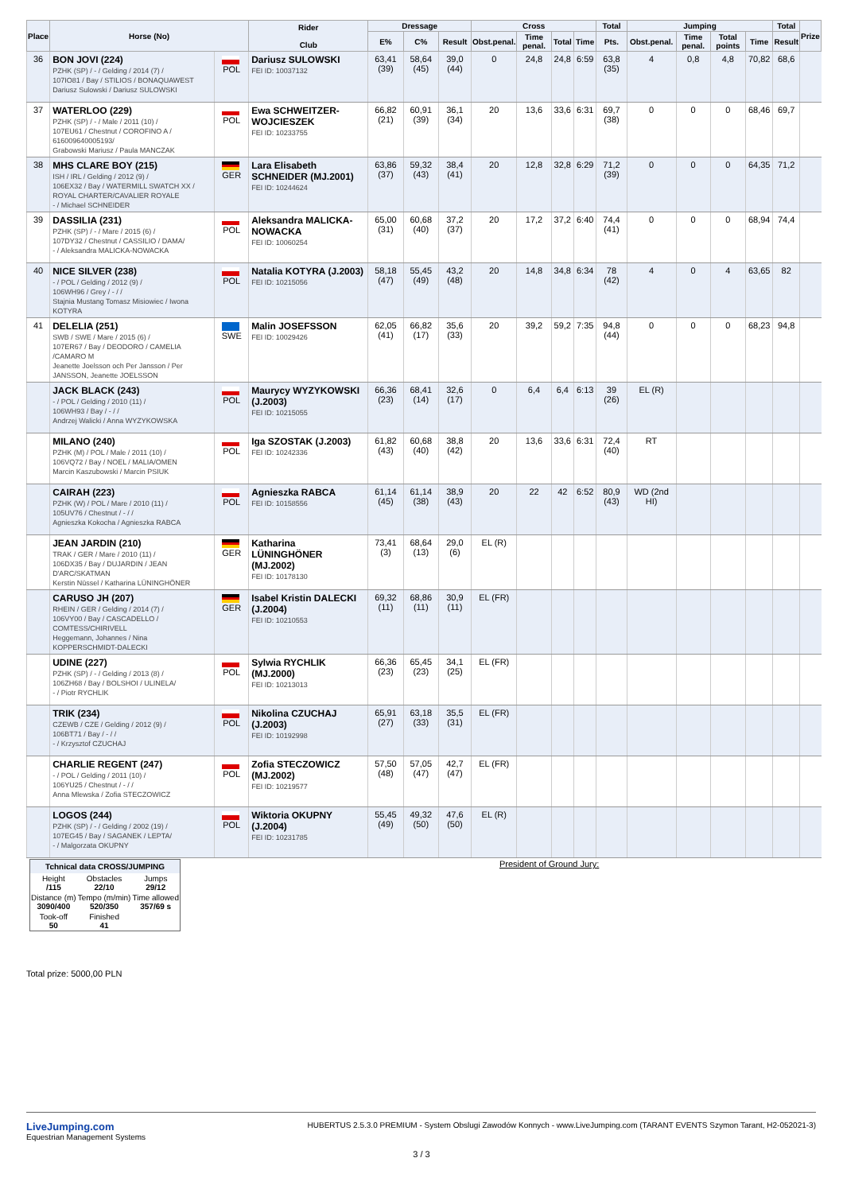| Place | Horse (No) | | Rider Club | Dressage | | | Cross | | | | Total | Jumping | | | | Total | Prize |
| --- | --- | --- | --- | --- | --- | --- | --- | --- | --- | --- | --- | --- | --- | --- | --- | --- | --- |
| | | | | E% | C% | Result | Obst.penal. | Time penal. | Total | Time | Pts. | Obst.penal. | Time penal. | Total points | Time | Result | |
| 36 | BON JOVI (224) PZHK (SP) / - / Gelding / 2014 (7) / 107IO81 / Bay / STILIOS / BONAQUAWEST Dariusz Sulowski / Dariusz SULOWSKI | POL | Dariusz SULOWSKI FEI ID: 10037132 | 63,41 (39) | 58,64 (45) | 39,0 (44) | 0 | 24,8 | 24,8 | 6:59 | 63,8 (35) | 4 | 0,8 | 4,8 | 70,82 | 68,6 | |
| 37 | WATERLOO (229) PZHK (SP) / - / Male / 2011 (10) / 107EU61 / Chestnut / COROFINO A / 616009640005193/ Grabowski Mariusz / Paula MANCZAK | POL | Ewa SCHWEITZER-WOJCIESZEK FEI ID: 10233755 | 66,82 (21) | 60,91 (39) | 36,1 (34) | 20 | 13,6 | 33,6 | 6:31 | 69,7 (38) | 0 | 0 | 0 | 68,46 | 69,7 | |
| 38 | MHS CLARE BOY (215) ISH / IRL / Gelding / 2012 (9) / 106EX32 / Bay / WATERMILL SWATCH XX / ROYAL CHARTER/CAVALIER ROYALE - / Michael SCHNEIDER | GER | Lara Elisabeth SCHNEIDER (MJ.2001) FEI ID: 10244624 | 63,86 (37) | 59,32 (43) | 38,4 (41) | 20 | 12,8 | 32,8 | 6:29 | 71,2 (39) | 0 | 0 | 0 | 64,35 | 71,2 | |
| 39 | DASSILIA (231) PZHK (SP) / - / Mare / 2015 (6) / 107DY32 / Chestnut / CASSILIO / DAMA/ - / Aleksandra MALICKA-NOWACKA | POL | Aleksandra MALICKA-NOWACKA FEI ID: 10060254 | 65,00 (31) | 60,68 (40) | 37,2 (37) | 20 | 17,2 | 37,2 | 6:40 | 74,4 (41) | 0 | 0 | 0 | 68,94 | 74,4 | |
| 40 | NICE SILVER (238) - / POL / Gelding / 2012 (9) / 106WH96 / Grey / - / / Stajnia Mustang Tomasz Misiowiec / Iwona KOTYRA | POL | Natalia KOTYRA (J.2003) FEI ID: 10215056 | 58,18 (47) | 55,45 (49) | 43,2 (48) | 20 | 14,8 | 34,8 | 6:34 | 78 (42) | 4 | 0 | 4 | 63,65 | 82 | |
| 41 | DELELIA (251) SWB / SWE / Mare / 2015 (6) / 107ER67 / Bay / DEODORO / CAMELIA /CAMARO M Jeanette Joelsson och Per Jansson / Per JANSSON, Jeanette JOELSSON | SWE | Malin JOSEFSSON FEI ID: 10029426 | 62,05 (41) | 66,82 (17) | 35,6 (33) | 20 | 39,2 | 59,2 | 7:35 | 94,8 (44) | 0 | 0 | 0 | 68,23 | 94,8 | |
| | JACK BLACK (243) - / POL / Gelding / 2010 (11) / 106WH93 / Bay / - / / Andrzej Walicki / Anna WYZYKOWSKA | POL | Maurycy WYZYKOWSKI (J.2003) FEI ID: 10215055 | 66,36 (23) | 68,41 (14) | 32,6 (17) | 0 | 6,4 | 6,4 | 6:13 | 39 (26) | EL (R) | | | | | |
| | MILANO (240) PZHK (M) / POL / Male / 2011 (10) / 106VQ72 / Bay / NOEL / MALIA/OMEN Marcin Kaszubowski / Marcin PSIUK | POL | Iga SZOSTAK (J.2003) FEI ID: 10242336 | 61,82 (43) | 60,68 (40) | 38,8 (42) | 20 | 13,6 | 33,6 | 6:31 | 72,4 (40) | RT | | | | | |
| | CAIRAH (223) PZHK (W) / POL / Mare / 2010 (11) / 105UV76 / Chestnut / - / / Agnieszka Kokocha / Agnieszka RABCA | POL | Agnieszka RABCA FEI ID: 10158556 | 61,14 (45) | 61,14 (38) | 38,9 (43) | 20 | 22 | 42 | 6:52 | 80,9 (43) | WD (2nd HI) | | | | | |
| | JEAN JARDIN (210) TRAK / GER / Mare / 2010 (11) / 106DX35 / Bay / DUJARDIN / JEAN D'ARC/SKATMAN Kerstin Nüssel / Katharina LÜNINGHÖNER | GER | Katharina LÜNINGHÖNER (MJ.2002) FEI ID: 10178130 | 73,41 (3) | 68,64 (13) | 29,0 (6) | EL (R) | | | | | | | | | | |
| | CARUSO JH (207) RHEIN / GER / Gelding / 2014 (7) / 106VY00 / Bay / CASCADELLO / COMTESS/CHIRIVELL Heggemann, Johannes / Nina KOPPERSCHMIDT-DALECKI | GER | Isabel Kristin DALECKI (J.2004) FEI ID: 10210553 | 69,32 (11) | 68,86 (11) | 30,9 (11) | EL (FR) | | | | | | | | | | |
| | UDINE (227) PZHK (SP) / - / Gelding / 2013 (8) / 106ZH68 / Bay / BOLSHOI / ULINELA/ - / Piotr RYCHLIK | POL | Sylwia RYCHLIK (MJ.2000) FEI ID: 10213013 | 66,36 (23) | 65,45 (23) | 34,1 (25) | EL (FR) | | | | | | | | | | |
| | TRIK (234) CZEWB / CZE / Gelding / 2012 (9) / 106BT71 / Bay / - / / - / Krzysztof CZUCHAJ | POL | Nikolina CZUCHAJ (J.2003) FEI ID: 10192998 | 65,91 (27) | 63,18 (33) | 35,5 (31) | EL (FR) | | | | | | | | | | |
| | CHARLIE REGENT (247) - / POL / Gelding / 2011 (10) / 106YU25 / Chestnut / - / / Anna Mlewska / Zofia STECZOWICZ | POL | Zofia STECZOWICZ (MJ.2002) FEI ID: 10219577 | 57,50 (48) | 57,05 (47) | 42,7 (47) | EL (FR) | | | | | | | | | | |
| | LOGOS (244) PZHK (SP) / - / Gelding / 2002 (19) / 107EG45 / Bay / SAGANEK / LEPTA/ - / Malgorzata OKUPNY | POL | Wiktoria OKUPNY (J.2004) FEI ID: 10231785 | 55,45 (49) | 49,32 (50) | 47,6 (50) | EL (R) | | | | | | | | | | |
| Tchnical data CROSS/JUMPING | | |
| --- | --- | --- |
| Height /115 | Obstacles 22/10 | Jumps 29/12 |
| Distance (m) 3090/400 | Tempo (m/min) 520/350 | Time allowed 357/69 s |
| Took-off 50 | Finished 41 | |
President of Ground Jury:
Total prize: 5000,00 PLN
LiveJumping.com
Equestrian Management Systems
HUBERTUS 2.5.3.0 PREMIUM - System Obslugi Zawodów Konnych - www.LiveJumping.com (TARANT EVENTS Szymon Tarant, H2-052021-3)
3 / 3